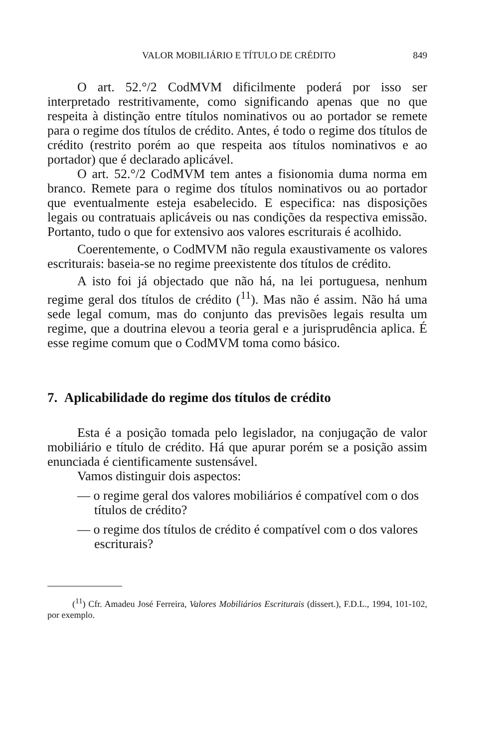VALOR MOBILIÁRIO E TÍTULO DE CRÉDITO 849
O art. 52.°/2 CodMVM dificilmente poderá por isso ser interpretado restritivamente, como significando apenas que no que respeita à distinção entre títulos nominativos ou ao portador se remete para o regime dos títulos de crédito. Antes, é todo o regime dos títulos de crédito (restrito porém ao que respeita aos títulos nominativos e ao portador) que é declarado aplicável.
O art. 52.°/2 CodMVM tem antes a fisionomia duma norma em branco. Remete para o regime dos títulos nominativos ou ao portador que eventualmente esteja esabelecido. E especifica: nas disposições legais ou contratuais aplicáveis ou nas condições da respectiva emissão. Portanto, tudo o que for extensivo aos valores escriturais é acolhido.
Coerentemente, o CodMVM não regula exaustivamente os valores escriturais: baseia-se no regime preexistente dos títulos de crédito.
A isto foi já objectado que não há, na lei portuguesa, nenhum regime geral dos títulos de crédito (<sup>11</sup>). Mas não é assim. Não há uma sede legal comum, mas do conjunto das previsões legais resulta um regime, que a doutrina elevou a teoria geral e a jurisprudência aplica. É esse regime comum que o CodMVM toma como básico.
7. Aplicabilidade do regime dos títulos de crédito
Esta é a posição tomada pelo legislador, na conjugação de valor mobiliário e título de crédito. Há que apurar porém se a posição assim enunciada é cientificamente sustensável.
Vamos distinguir dois aspectos:
— o regime geral dos valores mobiliários é compatível com o dos títulos de crédito?
— o regime dos títulos de crédito é compatível com o dos valores escriturais?
(<sup>11</sup>) Cfr. Amadeu José Ferreira, Valores Mobiliários Escriturais (dissert.), F.D.L., 1994, 101-102, por exemplo.